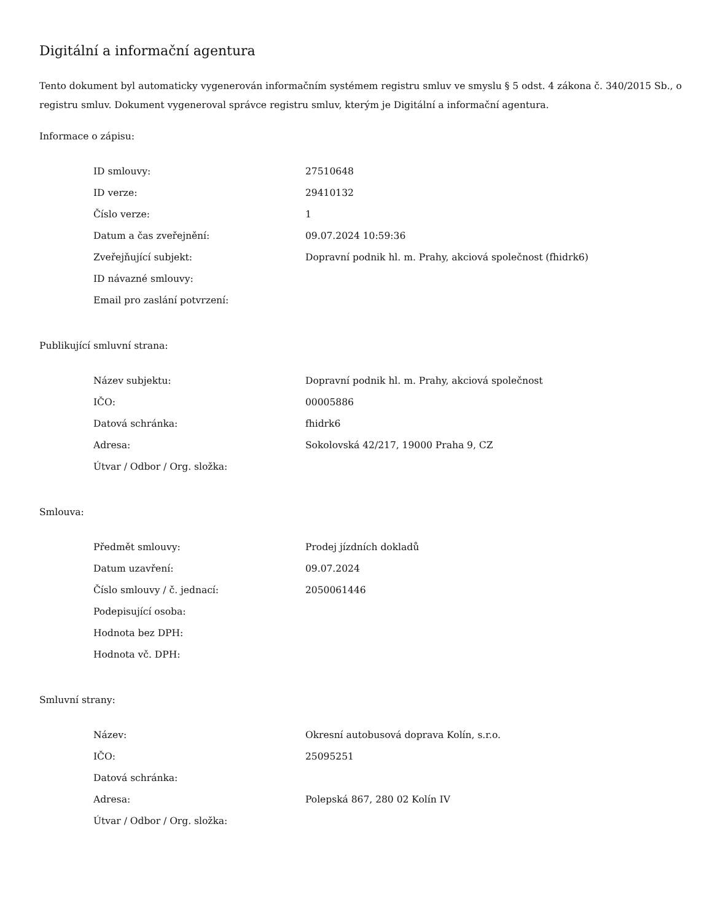Digitální a informační agentura
Tento dokument byl automaticky vygenerován informačním systémem registru smluv ve smyslu § 5 odst. 4 zákona č. 340/2015 Sb., o registru smluv. Dokument vygeneroval správce registru smluv, kterým je Digitální a informační agentura.
Informace o zápisu:
| ID smlouvy: | 27510648 |
| ID verze: | 29410132 |
| Číslo verze: | 1 |
| Datum a čas zveřejnění: | 09.07.2024 10:59:36 |
| Zveřejňující subjekt: | Dopravní podnik hl. m. Prahy, akciová společnost (fhidrk6) |
| ID návazné smlouvy: | |
| Email pro zaslání potvrzení: | |
Publikující smluvní strana:
| Název subjektu: | Dopravní podnik hl. m. Prahy, akciová společnost |
| IČO: | 00005886 |
| Datová schránka: | fhidrk6 |
| Adresa: | Sokolovská 42/217, 19000 Praha 9, CZ |
| Útvar / Odbor / Org. složka: | |
Smlouva:
| Předmět smlouvy: | Prodej jízdních dokladů |
| Datum uzavření: | 09.07.2024 |
| Číslo smlouvy / č. jednací: | 2050061446 |
| Podepisující osoba: | |
| Hodnota bez DPH: | |
| Hodnota vč. DPH: | |
Smluvní strany:
| Název: | Okresní autobusová doprava Kolín, s.r.o. |
| IČO: | 25095251 |
| Datová schránka: | |
| Adresa: | Polepská 867, 280 02 Kolín IV |
| Útvar / Odbor / Org. složka: | |